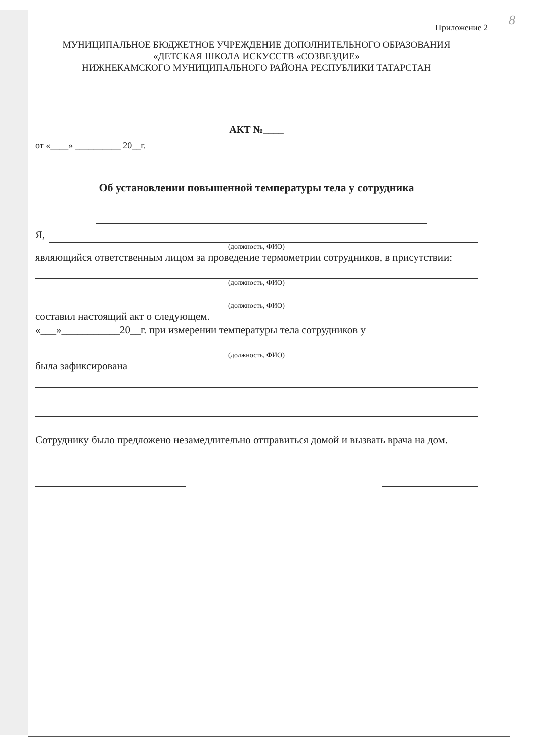8
Приложение 2
МУНИЦИПАЛЬНОЕ БЮДЖЕТНОЕ УЧРЕЖДЕНИЕ ДОПОЛНИТЕЛЬНОГО ОБРАЗОВАНИЯ
«ДЕТСКАЯ ШКОЛА ИСКУССТВ «СОЗВЕЗДИЕ»
НИЖНЕКАМСКОГО МУНИЦИПАЛЬНОГО РАЙОНА РЕСПУБЛИКИ ТАТАРСТАН
АКТ №____
от «____» __________ 20__г.
Об установлении повышенной температуры тела у сотрудника
Я,
(должность, ФИО)
являющийся ответственным лицом за проведение термометрии сотрудников, в присутствии:
(должность, ФИО)
(должность, ФИО)
составил настоящий акт о следующем.
«___»___________20__г. при измерении температуры тела сотрудников у
(должность, ФИО)
была зафиксирована
Сотруднику было предложено незамедлительно отправиться домой и вызвать врача на дом.